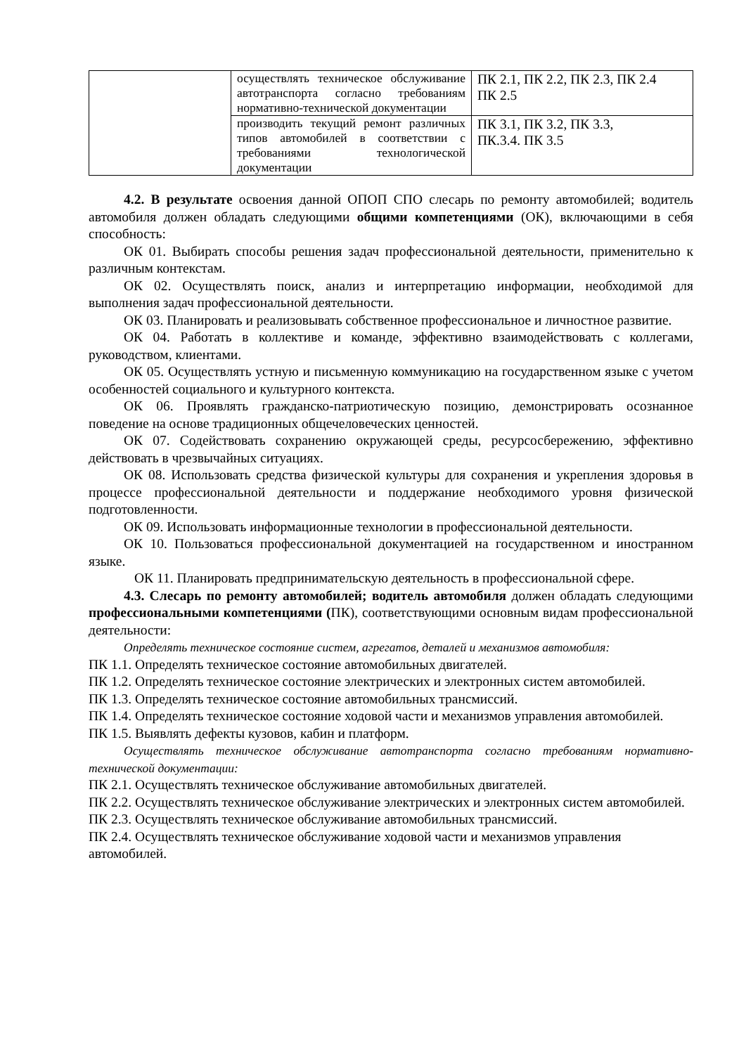| | осуществлять техническое обслуживание автотранспорта согласно требованиям нормативно-технической документации | ПК 2.1, ПК 2.2, ПК 2.3, ПК 2.4 ПК 2.5 |
| | производить текущий ремонт различных типов автомобилей в соответствии с требованиями технологической документации | ПК 3.1, ПК 3.2, ПК 3.3, ПК.3.4. ПК 3.5 |
4.2. В результате освоения данной ОПОП СПО слесарь по ремонту автомобилей; водитель автомобиля должен обладать следующими общими компетенциями (ОК), включающими в себя способность:
ОК 01. Выбирать способы решения задач профессиональной деятельности, применительно к различным контекстам.
ОК 02. Осуществлять поиск, анализ и интерпретацию информации, необходимой для выполнения задач профессиональной деятельности.
ОК 03. Планировать и реализовывать собственное профессиональное и личностное развитие.
ОК 04. Работать в коллективе и команде, эффективно взаимодействовать с коллегами, руководством, клиентами.
ОК 05. Осуществлять устную и письменную коммуникацию на государственном языке с учетом особенностей социального и культурного контекста.
ОК 06. Проявлять гражданско-патриотическую позицию, демонстрировать осознанное поведение на основе традиционных общечеловеческих ценностей.
ОК 07. Содействовать сохранению окружающей среды, ресурсосбережению, эффективно действовать в чрезвычайных ситуациях.
ОК 08. Использовать средства физической культуры для сохранения и укрепления здоровья в процессе профессиональной деятельности и поддержание необходимого уровня физической подготовленности.
ОК 09. Использовать информационные технологии в профессиональной деятельности.
ОК 10. Пользоваться профессиональной документацией на государственном и иностранном языке.
ОК 11. Планировать предпринимательскую деятельность в профессиональной сфере.
4.3. Слесарь по ремонту автомобилей; водитель автомобиля должен обладать следующими профессиональными компетенциями (ПК), соответствующими основным видам профессиональной деятельности:
Определять техническое состояние систем, агрегатов, деталей и механизмов автомобиля:
ПК 1.1. Определять техническое состояние автомобильных двигателей.
ПК 1.2. Определять техническое состояние электрических и электронных систем автомобилей.
ПК 1.3. Определять техническое состояние автомобильных трансмиссий.
ПК 1.4. Определять техническое состояние ходовой части и механизмов управления автомобилей.
ПК 1.5. Выявлять дефекты кузовов, кабин и платформ.
Осуществлять техническое обслуживание автотранспорта согласно требованиям нормативно-технической документации:
ПК 2.1. Осуществлять техническое обслуживание автомобильных двигателей.
ПК 2.2. Осуществлять техническое обслуживание электрических и электронных систем автомобилей.
ПК 2.3. Осуществлять техническое обслуживание автомобильных трансмиссий.
ПК 2.4. Осуществлять техническое обслуживание ходовой части и механизмов управления
автомобилей.